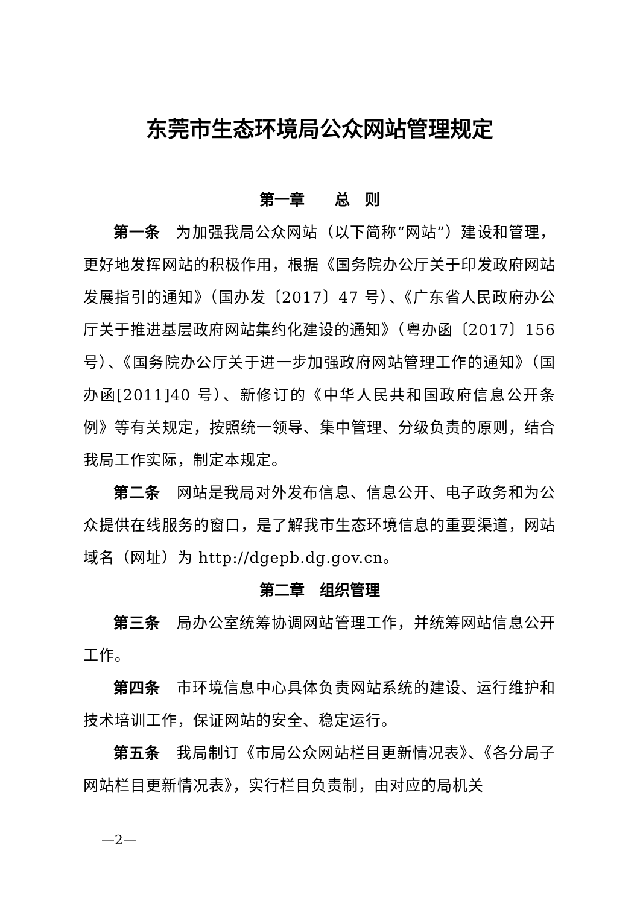东莞市生态环境局公众网站管理规定
第一章　　总　则
第一条　为加强我局公众网站（以下简称“网站”）建设和管理，更好地发挥网站的积极作用，根据《国务院办公厅关于印发政府网站发展指引的通知》（国办发〔2017〕47 号）、《广东省人民政府办公厅关于推进基层政府网站集约化建设的通知》（粤办函〔2017〕156 号）、《国务院办公厅关于进一步加强政府网站管理工作的通知》（国办函[2011]40 号）、新修订的《中华人民共和国政府信息公开条例》等有关规定，按照统一领导、集中管理、分级负责的原则，结合我局工作实际，制定本规定。
第二条　网站是我局对外发布信息、信息公开、电子政务和为公众提供在线服务的窗口，是了解我市生态环境信息的重要渠道，网站域名（网址）为 http://dgepb.dg.gov.cn。
第二章　组织管理
第三条　局办公室统筹协调网站管理工作，并统筹网站信息公开工作。
第四条　市环境信息中心具体负责网站系统的建设、运行维护和技术培训工作，保证网站的安全、稳定运行。
第五条　我局制订《市局公众网站栏目更新情况表》、《各分局子网站栏目更新情况表》，实行栏目负责制，由对应的局机关
—2—